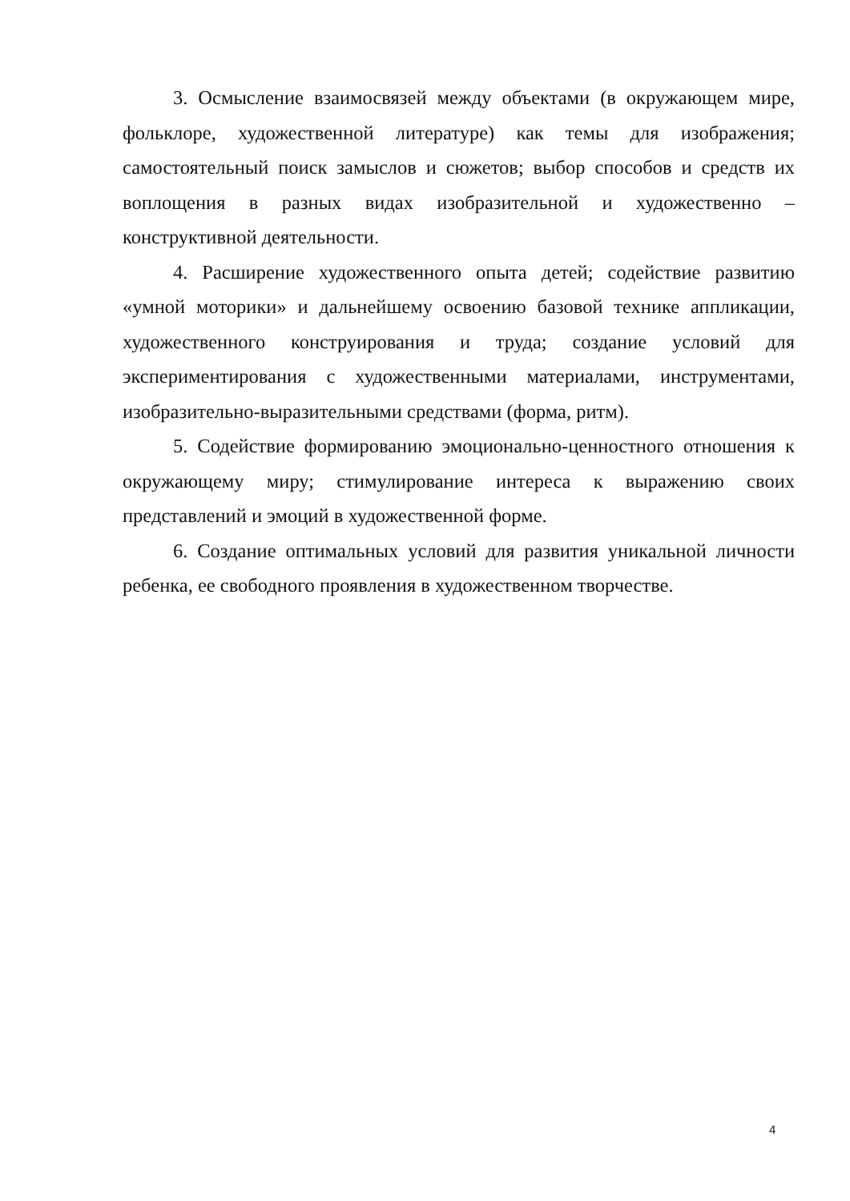3. Осмысление взаимосвязей между объектами (в окружающем мире, фольклоре, художественной литературе) как темы для изображения; самостоятельный поиск замыслов и сюжетов; выбор способов и средств их воплощения в разных видах изобразительной и художественно – конструктивной деятельности.
4. Расширение художественного опыта детей; содействие развитию «умной моторики» и дальнейшему освоению базовой технике аппликации, художественного конструирования и труда; создание условий для экспериментирования с художественными материалами, инструментами, изобразительно-выразительными средствами (форма, ритм).
5. Содействие формированию эмоционально-ценностного отношения к окружающему миру; стимулирование интереса к выражению своих представлений и эмоций в художественной форме.
6. Создание оптимальных условий для развития уникальной личности ребенка, ее свободного проявления в художественном творчестве.
4